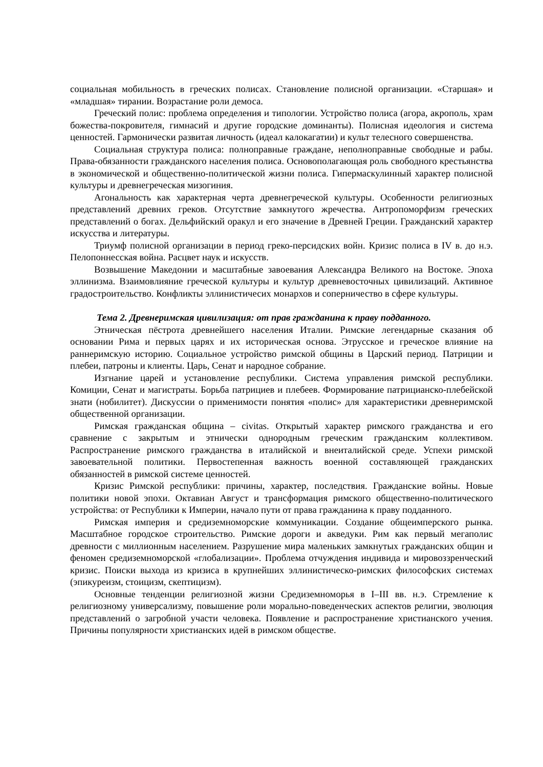социальная мобильность в греческих полисах. Становление полисной организации. «Старшая» и «младшая» тирании. Возрастание роли демоса.
Греческий полис: проблема определения и типологии. Устройство полиса (агора, акрополь, храм божества-покровителя, гимнасий и другие городские доминанты). Полисная идеология и система ценностей. Гармонически развитая личность (идеал калокагатии) и культ телесного совершенства.
Социальная структура полиса: полноправные граждане, неполноправные свободные и рабы. Права-обязанности гражданского населения полиса. Основополагающая роль свободного крестьянства в экономической и общественно-политической жизни полиса. Гипермаскулинный характер полисной культуры и древнегреческая мизогиния.
Агональность как характерная черта древнегреческой культуры. Особенности религиозных представлений древних греков. Отсутствие замкнутого жречества. Антропоморфизм греческих представлений о богах. Дельфийский оракул и его значение в Древней Греции. Гражданский характер искусства и литературы.
Триумф полисной организации в период греко-персидских войн. Кризис полиса в IV в. до н.э. Пелопоннесская война. Расцвет наук и искусств.
Возвышение Македонии и масштабные завоевания Александра Великого на Востоке. Эпоха эллинизма. Взаимовлияние греческой культуры и культур древневосточных цивилизаций. Активное градостроительство. Конфликты эллинистичесих монархов и соперничество в сфере культуры.
Тема 2. Древнеримская цивилизация: от прав гражданина к праву подданного.
Этническая пёстрота древнейшего населения Италии. Римские легендарные сказания об основании Рима и первых царях и их историческая основа. Этрусское и греческое влияние на раннеримскую историю. Социальное устройство римской общины в Царский период. Патриции и плебеи, патроны и клиенты. Царь, Сенат и народное собрание.
Изгнание царей и установление республики. Система управления римской республики. Комиции, Сенат и магистраты. Борьба патрициев и плебеев. Формирование патрицианско-плебейской знати (нобилитет). Дискуссии о применимости понятия «полис» для характеристики древнеримской общественной организации.
Римская гражданская община – civitas. Открытый характер римского гражданства и его сравнение с закрытым и этнически однородным греческим гражданским коллективом. Распространение римского гражданства в италийской и внеиталийской среде. Успехи римской завоевательной политики. Первостепенная важность военной составляющей гражданских обязанностей в римской системе ценностей.
Кризис Римской республики: причины, характер, последствия. Гражданские войны. Новые политики новой эпохи. Октавиан Август и трансформация римского общественно-политического устройства: от Республики к Империи, начало пути от права гражданина к праву подданного.
Римская империя и средиземноморские коммуникации. Создание общеимперского рынка. Масштабное городское строительство. Римские дороги и акведуки. Рим как первый мегаполис древности с миллионным населением. Разрушение мира маленьких замкнутых гражданских общин и феномен средиземноморской «глобализации». Проблема отчуждения индивида и мировоззренческий кризис. Поиски выхода из кризиса в крупнейших эллинистическо-римских философских системах (эпикуреизм, стоицизм, скептицизм).
Основные тенденции религиозной жизни Средиземноморья в I–III вв. н.э. Стремление к религиозному универсализму, повышение роли морально-поведенческих аспектов религии, эволюция представлений о загробной участи человека. Появление и распространение христианского учения. Причины популярности христианских идей в римском обществе.